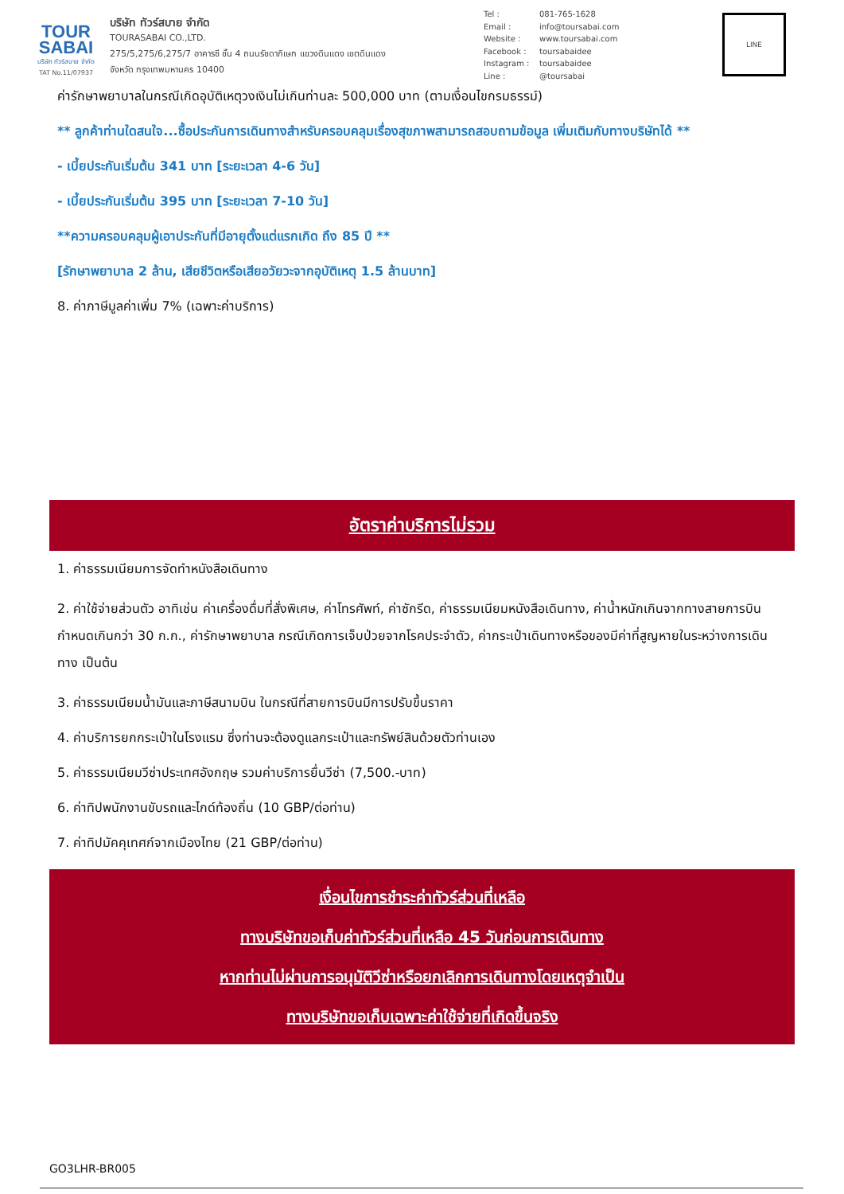TOUR
SABAI
บริษัท ทัวร์สบาย จำกัด
TAT No.11/07937
บริษัท ทัวร์สบาย จำกัด
TOURASABAI CO.,LTD.
275/5,275/6,275/7 อาคารซี ชั้น 4 ถนนรัชดาภิเษก แขวงดินแดง เขตดินแดง
จังหวัด กรุงเทพมหานคร 10400
Tel : 081-765-1628
Email : info@toursabai.com
Website : www.toursabai.com
Facebook : toursabaidee
Instagram : toursabaidee
Line : @toursabai
LINE
ค่ารักษาพยาบาลในกรณีเกิดอุบัติเหตุวงเงินไม่เกินท่านละ 500,000 บาท (ตามเงื่อนไขกรมธรรม์)
** ลูกค้าท่านใดสนใจ...ซื้อประกันการเดินทางสำหรับครอบคลุมเรื่องสุขภาพสามารถสอบถามข้อมูล เพิ่มเติมกับทางบริษัทได้ **
- เบี้ยประกันเริ่มต้น 341 บาท [ระยะเวลา 4-6 วัน]
- เบี้ยประกันเริ่มต้น 395 บาท [ระยะเวลา 7-10 วัน]
**ความครอบคลุมผู้เอาประกันที่มีอายุตั้งแต่แรกเกิด ถึง 85 ปี **
[รักษาพยาบาล 2 ล้าน, เสียชีวิตหรือเสียอวัยวะจากอุบัติเหตุ 1.5 ล้านบาท]
8. ค่าภาษีมูลค่าเพิ่ม 7% (เฉพาะค่าบริการ)
อัตราค่าบริการไม่รวม
1. ค่าธรรมเนียมการจัดทำหนังสือเดินทาง
2. ค่าใช้จ่ายส่วนตัว อาทิเช่น ค่าเครื่องดื่มที่สั่งพิเศษ, ค่าโทรศัพท์, ค่าซักรีด, ค่าธรรมเนียมหนังสือเดินทาง, ค่าน้ำหนักเกินจากทางสายการบินกำหนดเกินกว่า 30 ก.ก., ค่ารักษาพยาบาล กรณีเกิดการเจ็บป่วยจากโรคประจำตัว, ค่ากระเป๋าเดินทางหรือของมีค่าที่สูญหายในระหว่างการเดินทาง เป็นต้น
3. ค่าธรรมเนียมน้ำมันและภาษีสนามบิน ในกรณีที่สายการบินมีการปรับขึ้นราคา
4. ค่าบริการยกกระเป๋าในโรงแรม ซึ่งท่านจะต้องดูแลกระเป๋าและทรัพย์สินด้วยตัวท่านเอง
5. ค่าธรรมเนียมวีซ่าประเทศอังกฤษ รวมค่าบริการยื่นวีซ่า (7,500.-บาท)
6. ค่าทิปพนักงานขับรถและไกด์ท้องถิ่น (10 GBP/ต่อท่าน)
7. ค่าทิปมัคคุเทศก์จากเมืองไทย (21 GBP/ต่อท่าน)
เงื่อนไขการชำระค่าทัวร์ส่วนที่เหลือ
ทางบริษัทขอเก็บค่าทัวร์ส่วนที่เหลือ 45 วันก่อนการเดินทาง
หากท่านไม่ผ่านการอนุมัติวีซ่าหรือยกเลิกการเดินทางโดยเหตุจำเป็น
ทางบริษัทขอเก็บเฉพาะค่าใช้จ่ายที่เกิดขึ้นจริง
GO3LHR-BR005